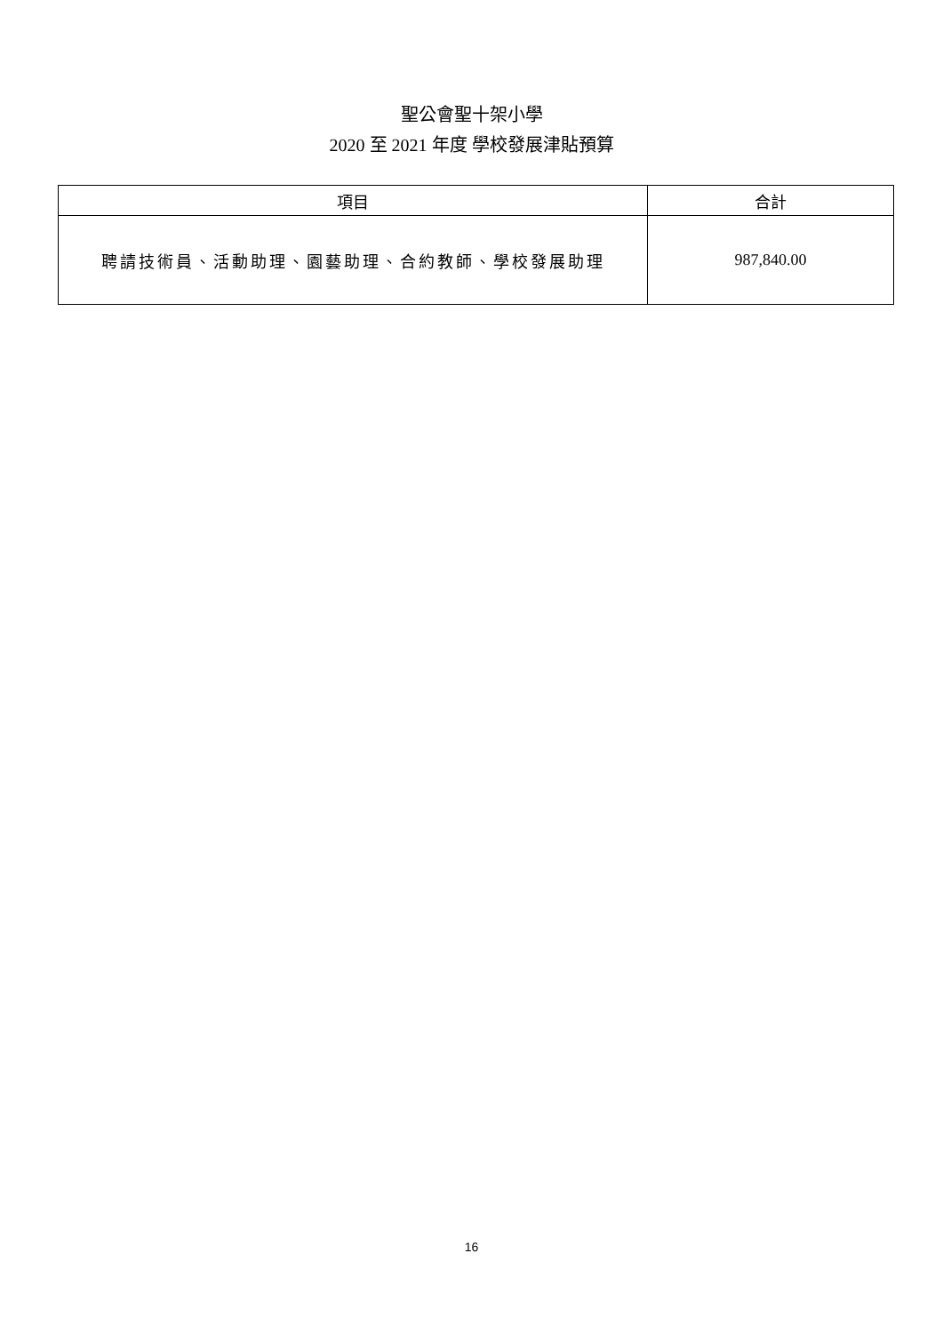聖公會聖十架小學
2020 至 2021 年度 學校發展津貼預算
| 項目 | 合計 |
| --- | --- |
| 聘請技術員、活動助理、園藝助理、合約教師、學校發展助理 | 987,840.00 |
16